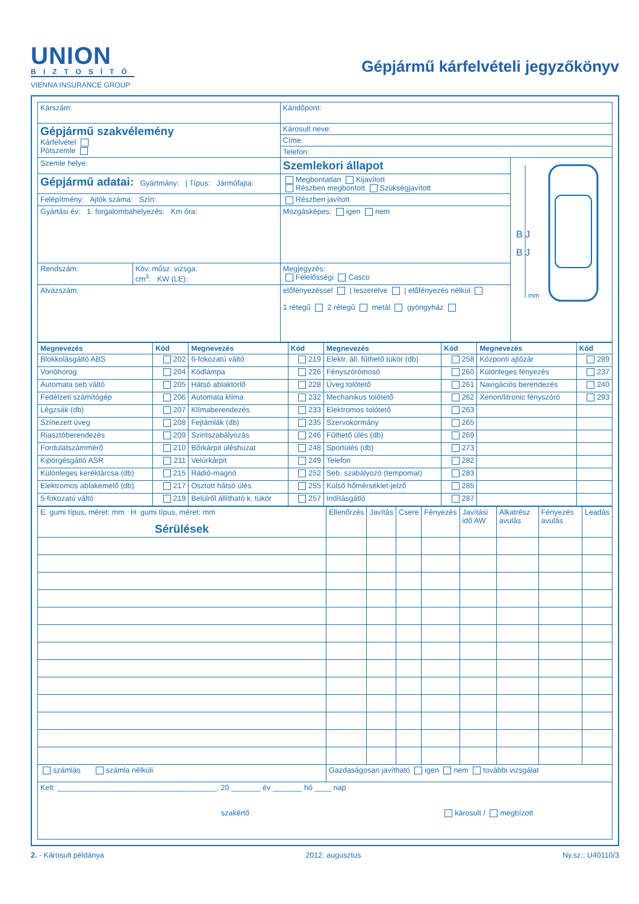UNION
BIZTOSÍTÓ
VIENNA INSURANCE GROUP
Gépjármű kárfelvételi jegyzőkönyv
| Kárszám: | | Káridőpont: | |
| Gépjármű szakvélemény Kárfelvétel Pótszemle | | Károsult neve: | |
| | | Címe: | |
| | | Telefon: | |
| Szemle helye: | | Szemlekori állapot | B J B J mm |
| Gépjármű adatai: Gyártmány: / Típus: Járműfajta: | | Megbontatlan Kijavított Részben megbontott Szükségjavított | |
| Felépítmény: Ajtók száma: Szín: | | Részben javított | |
| Gyártási év: 1. forgalombahelyezés: Km óra: | | Mozgásképes: igen nem | |
| Rendszám: | Köv. műsz. vizsga: cm<sup>3</sup>: KW (LE): | Megjegyzés: Felelősségi Casco | |
| Alvázszám: | | előfényezéssel / leszerelve / előfényezés nélkül 1 rétegű 2 rétegű metál gyöngyház | |
| Megnevezés | Kód | Megnevezés | Kód | Megnevezés | Kód | Megnevezés | Kód |
| --- | --- | --- | --- | --- | --- | --- | --- |
| Blokkolásgátló ABS | 202 | 6-fokozatú váltó | 219 | Elektr. áll. fűthető tükör (db) | 258 | Központi ajtózár | 289 |
| Vonóhorog | 204 | Ködlámpa | 226 | Fényszórómosó | 260 | Különleges fényezés | 237 |
| Automata seb.váltó | 205 | Hátsó ablaktörlő | 228 | Üveg tolótető | 261 | Navigációs berendezés | 240 |
| Fedélzeti számítógép | 206 | Automata klíma | 232 | Mechanikus tolótető | 262 | Xenon/litronic fényszóró | 293 |
| Légzsák (db) | 207 | Klímaberendezés | 233 | Elektromos tolótető | 263 | | |
| Színezett üveg | 208 | Fejtámlák (db) | 235 | Szervokormány | 265 | | |
| Riasztóberendezés | 209 | Szintszabályozás | 246 | Fűthető ülés (db) | 269 | | |
| Fordulatszámmérő | 210 | Bőrkárpit üléshuzat | 248 | Sportülés (db) | 273 | | |
| Kipörgésgátló ASR | 211 | Velúrkárpit | 249 | Telefon | 282 | | |
| Különleges keréktárcsa (db) | 215 | Rádió-magnó | 252 | Seb. szabályozó (tempomat) | 283 | | |
| Elektromos ablakemelő (db) | 217 | Osztott hátsó ülés | 255 | Külső hőmérséklet-jelző | 285 | | |
| 5-fokozatú váltó | 219 | Belülről állítható k. tükör | 257 | Indításgátló | 287 | | |
| E. gumi típus, méret: mm H. gumi típus, méret: mm Sérülések | Ellenőrzés | Javítás | Csere | Fényezés | Javítási idő AW | Alkatrész avulás | Fényezés avulás | Leadás |
| számlás számla nélküli | Gazdaságosan javítható igen nem további vizsgálat | | | | | | | |
| Kelt: ______________________________________, 20 _______ év _______ hó ____ nap szakértő károsult / megbízott | | | | | | | | |
2. - Károsult példánya 2012. augusztus Ny.sz.: U40110/3